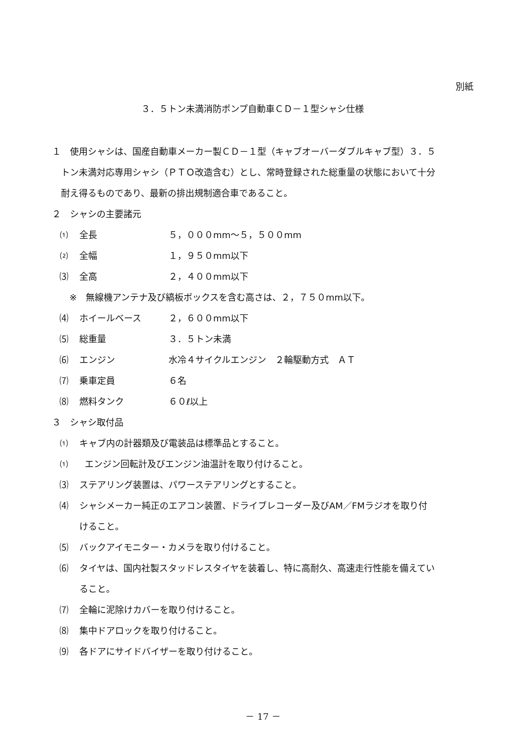別紙
３．５トン未満消防ポンプ自動車ＣＤ－１型シャシ仕様
１　使用シャシは、国産自動車メーカー製ＣＤ－１型（キャブオーバーダブルキャブ型）３．５
　トン未満対応専用シャシ（ＰＴＯ改造含む）とし、常時登録された総重量の状態において十分
　耐え得るものであり、最新の排出規制適合車であること。
２　シャシの主要諸元
⑴ 全長 ５，０００mm～５，５００mm
⑵ 全幅 １，９５０mm以下
⑶ 全高 ２，４００mm以下
※　無線機アンテナ及び縞板ボックスを含む高さは、２，７５０mm以下。
⑷ ホイールベース ２，６００mm以下
⑸ 総重量 ３．５トン未満
⑹ エンジン 水冷４サイクルエンジン　２輪駆動方式　ＡＴ
⑺ 乗車定員 ６名
⑻ 燃料タンク ６０ℓ以上
３　シャシ取付品
⑴ キャブ内の計器類及び電装品は標準品とすること。
⑴ エンジン回転計及びエンジン油温計を取り付けること。
⑶ ステアリング装置は、パワーステアリングとすること。
⑷ シャシメーカー純正のエアコン装置、ドライブレコーダー及びAM／FMラジオを取り付
けること。
⑸ バックアイモニター・カメラを取り付けること。
⑹ タイヤは、国内社製スタッドレスタイヤを装着し、特に高耐久、高速走行性能を備えてい
ること。
⑺ 全輪に泥除けカバーを取り付けること。
⑻ 集中ドアロックを取り付けること。
⑼ 各ドアにサイドバイザーを取り付けること。
－ 17 －